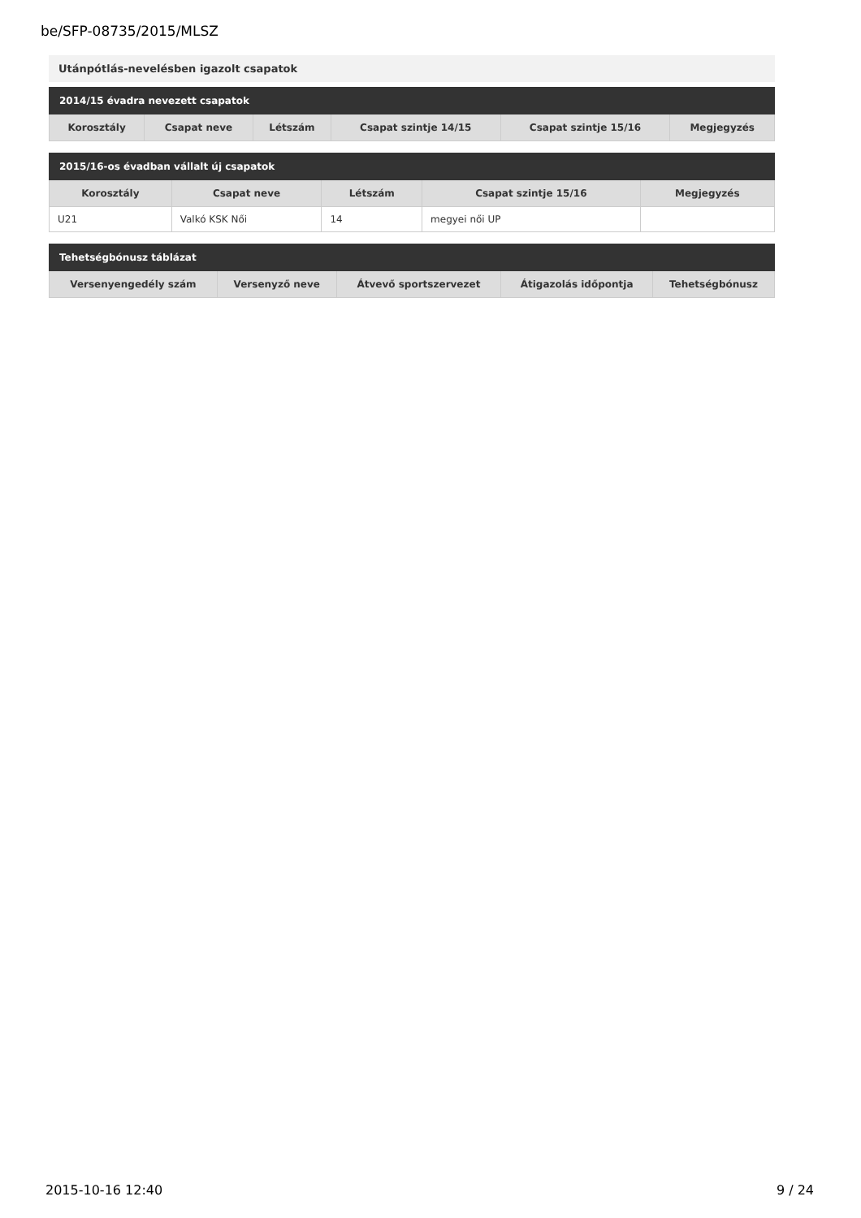be/SFP-08735/2015/MLSZ
Utánpótlás-nevelésben igazolt csapatok
| 2014/15 évadra nevezett csapatok | | | | | |
| --- | --- | --- | --- | --- | --- |
| Korosztály | Csapat neve | Létszám | Csapat szintje 14/15 | Csapat szintje 15/16 | Megjegyzés |
| 2015/16-os évadban vállalt új csapatok | | | | |
| --- | --- | --- | --- | --- |
| Korosztály | Csapat neve | Létszám | Csapat szintje 15/16 | Megjegyzés |
| U21 | Valkó KSK Női | 14 | megyei női UP | |
| Tehetségbónusz táblázat | | | | |
| --- | --- | --- | --- | --- |
| Versenyengedély szám | Versenyző neve | Átvevő sportszervezet | Átigazolás időpontja | Tehetségbónusz |
2015-10-16 12:40 9 / 24